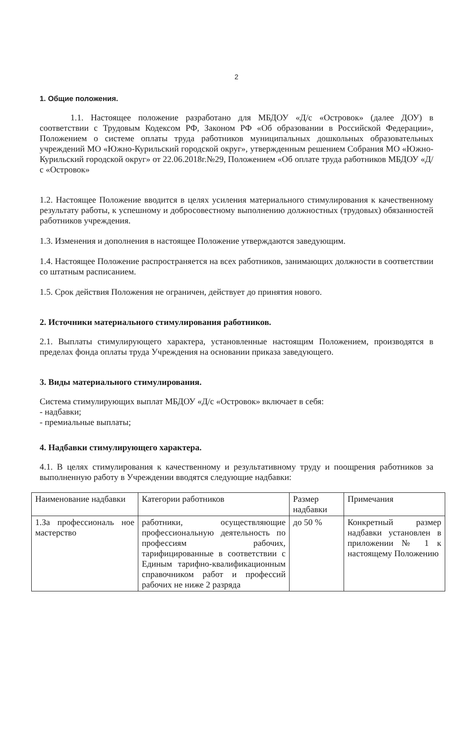2
1. Общие положения.
1.1. Настоящее положение разработано для МБДОУ «Д/с «Островок» (далее ДОУ) в соответствии с Трудовым Кодексом РФ, Законом РФ «Об образовании в Российской Федерации», Положением о системе оплаты труда работников муниципальных дошкольных образовательных учреждений МО «Южно-Курильский городской округ», утвержденным решением Собрания МО «Южно-Курильский городской округ» от 22.06.2018г.№29, Положением «Об оплате труда работников МБДОУ «Д/с «Островок»
1.2. Настоящее Положение вводится в целях усиления материального стимулирования к качественному результату работы, к успешному и добросовестному выполнению должностных (трудовых) обязанностей работников учреждения.
1.3. Изменения и дополнения в настоящее Положение утверждаются заведующим.
1.4. Настоящее Положение распространяется на всех работников, занимающих должности в соответствии со штатным расписанием.
1.5. Срок действия Положения не ограничен, действует до принятия нового.
2. Источники материального стимулирования работников.
2.1. Выплаты стимулирующего характера, установленные настоящим Положением, производятся в пределах фонда оплаты труда Учреждения на основании приказа заведующего.
3. Виды материального стимулирования.
Система стимулирующих выплат МБДОУ «Д/с «Островок» включает в себя:
- надбавки;
- премиальные выплаты;
4. Надбавки стимулирующего характера.
4.1. В целях стимулирования к качественному и результативному труду и поощрения работников за выполненную работу в Учреждении вводятся следующие надбавки:
| Наименование надбавки | Категории работников | Размер надбавки | Примечания |
| 1.За профессиональ ное мастерство | работники, осуществляющие профессиональную деятельность по профессиям рабочих, тарифицированные в соответствии с Единым тарифно-квалификационным справочником работ и профессий рабочих не ниже 2 разряда | до 50 % | Конкретный размер надбавки установлен в приложении № 1 к настоящему Положению |